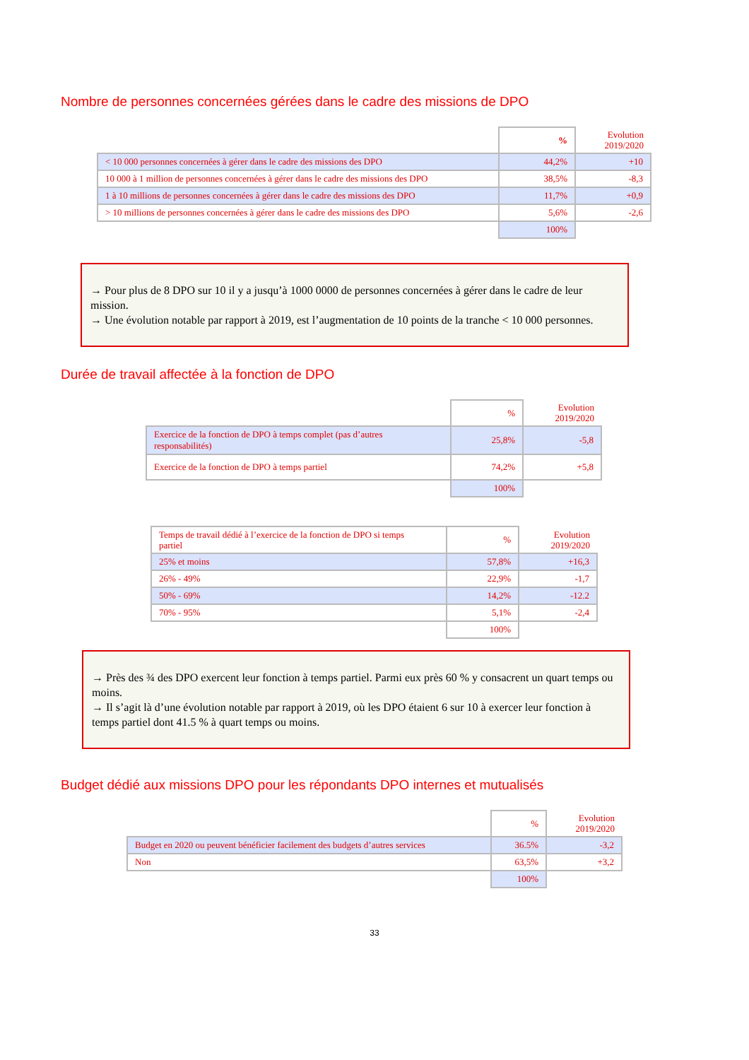Nombre de personnes concernées gérées dans le cadre des missions de DPO
| | % | Evolution 2019/2020 |
| --- | --- | --- |
| < 10 000 personnes concernées à gérer dans le cadre des missions des DPO | 44,2% | +10 |
| 10 000 à 1 million de personnes concernées à gérer dans le cadre des missions des DPO | 38,5% | -8,3 |
| 1 à 10 millions de personnes concernées à gérer dans le cadre des missions des DPO | 11,7% | +0,9 |
| > 10 millions de personnes concernées à gérer dans le cadre des missions des DPO | 5,6% | -2,6 |
| | 100% | |
→ Pour plus de 8 DPO sur 10 il y a jusqu’à 1000 0000 de personnes concernées à gérer dans le cadre de leur mission.
→ Une évolution notable par rapport à 2019, est l’augmentation de 10 points de la tranche < 10 000 personnes.
Durée de travail affectée à la fonction de DPO
| | % | Evolution 2019/2020 |
| --- | --- | --- |
| Exercice de la fonction de DPO à temps complet (pas d’autres responsabilités) | 25,8% | -5,8 |
| Exercice de la fonction de DPO à temps partiel | 74,2% | +5,8 |
| | 100% | |
| Temps de travail dédié à l’exercice de la fonction de DPO si temps partiel | % | Evolution 2019/2020 |
| --- | --- | --- |
| 25% et moins | 57,8% | +16,3 |
| 26% - 49% | 22,9% | -1,7 |
| 50% - 69% | 14,2% | -12.2 |
| 70% - 95% | 5,1% | -2,4 |
| | 100% | |
→ Près des ¾ des DPO exercent leur fonction à temps partiel. Parmi eux près 60 % y consacrent un quart temps ou moins.
→ Il s’agit là d’une évolution notable par rapport à 2019, où les DPO étaient 6 sur 10 à exercer leur fonction à temps partiel dont 41.5 % à quart temps ou moins.
Budget dédié aux missions DPO pour les répondants DPO internes et mutualisés
| | % | Evolution 2019/2020 |
| --- | --- | --- |
| Budget en 2020 ou peuvent bénéficier facilement des budgets d’autres services | 36.5% | -3,2 |
| Non | 63,5% | +3,2 |
| | 100% | |
33